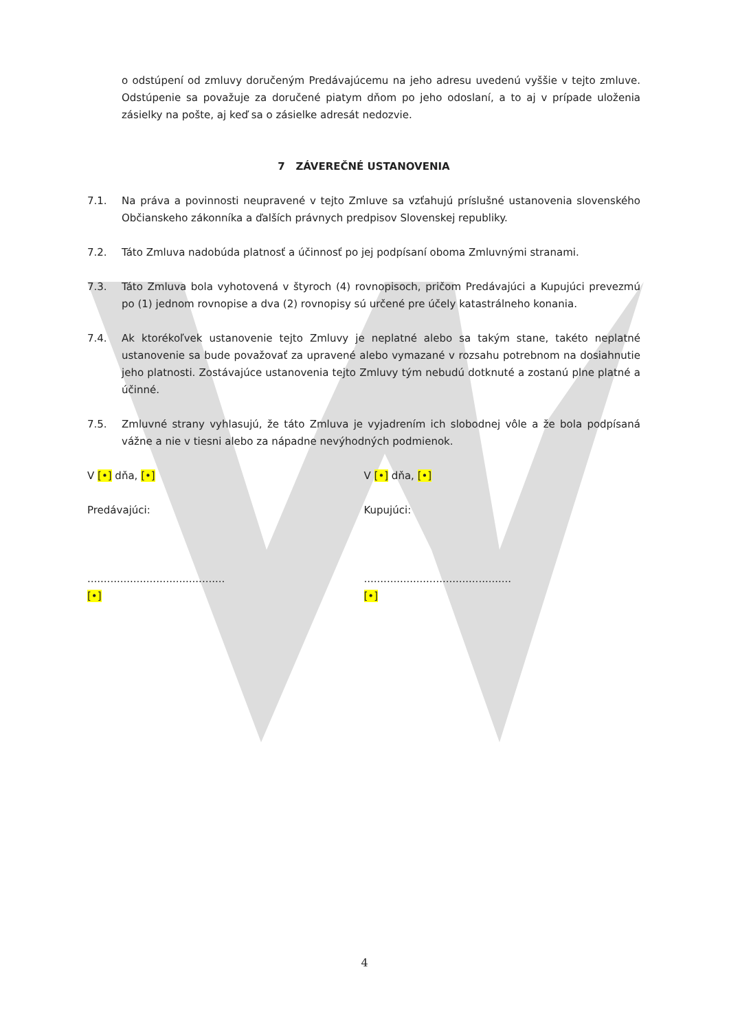o odstúpení od zmluvy doručeným Predávajúcemu na jeho adresu uvedenú vyššie v tejto zmluve. Odstúpenie sa považuje za doručené piatym dňom po jeho odoslaní, a to aj v prípade uloženia zásielky na pošte, aj keď sa o zásielke adresát nedozvie.
7 ZÁVEREČNÉ USTANOVENIA
7.1. Na práva a povinnosti neupravené v tejto Zmluve sa vzťahujú príslušné ustanovenia slovenského Občianskeho zákonníka a ďalších právnych predpisov Slovenskej republiky.
7.2. Táto Zmluva nadobúda platnosť a účinnosť po jej podpísaní oboma Zmluvnými stranami.
7.3. Táto Zmluva bola vyhotovená v štyroch (4) rovnopisoch, pričom Predávajúci a Kupujúci prevezmú po (1) jednom rovnopise a dva (2) rovnopisy sú určené pre účely katastrálneho konania.
7.4. Ak ktorékoľvek ustanovenie tejto Zmluvy je neplatné alebo sa takým stane, takéto neplatné ustanovenie sa bude považovať za upravené alebo vymazané v rozsahu potrebnom na dosiahnutie jeho platnosti. Zostávajúce ustanovenia tejto Zmluvy tým nebudú dotknuté a zostanú plne platné a účinné.
7.5. Zmluvné strany vyhlasujú, že táto Zmluva je vyjadrením ich slobodnej vôle a že bola podpísaná vážne a nie v tiesni alebo za nápadne nevýhodných podmienok.
V [•] dňa, [•]
Predávajúci:
..........................................
[•]
V [•] dňa, [•]
Kupujúci:
.............................................
[•]
4